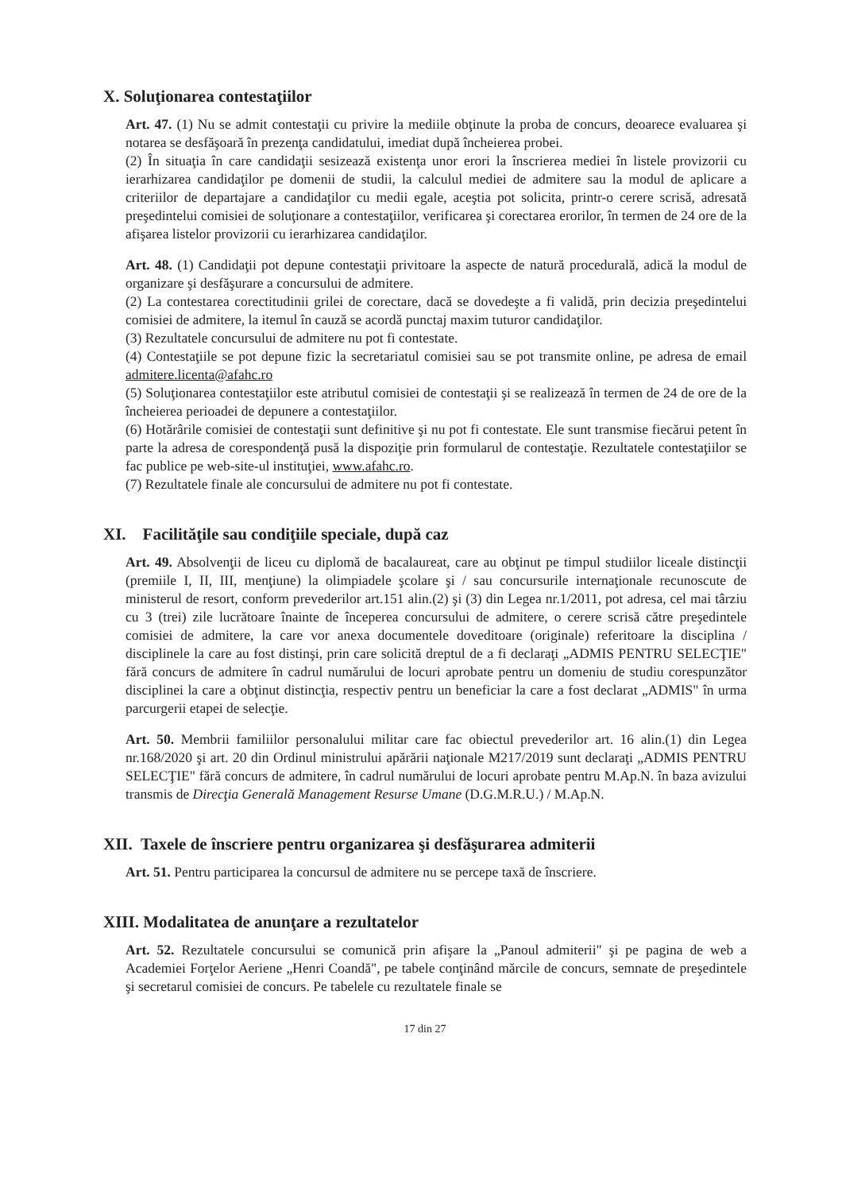X. Soluţionarea contestaţiilor
Art. 47. (1) Nu se admit contestaţii cu privire la mediile obţinute la proba de concurs, deoarece evaluarea şi notarea se desfăşoară în prezenţa candidatului, imediat după încheierea probei.
(2) În situaţia în care candidaţii sesizează existenţa unor erori la înscrierea mediei în listele provizorii cu ierarhizarea candidaţilor pe domenii de studii, la calculul mediei de admitere sau la modul de aplicare a criteriilor de departajare a candidaţilor cu medii egale, aceştia pot solicita, printr-o cerere scrisă, adresată preşedintelui comisiei de soluţionare a contestaţiilor, verificarea şi corectarea erorilor, în termen de 24 ore de la afişarea listelor provizorii cu ierarhizarea candidaţilor.
Art. 48. (1) Candidaţii pot depune contestaţii privitoare la aspecte de natură procedurală, adică la modul de organizare şi desfăşurare a concursului de admitere.
(2) La contestarea corectitudinii grilei de corectare, dacă se dovedeşte a fi validă, prin decizia preşedintelui comisiei de admitere, la itemul în cauză se acordă punctaj maxim tuturor candidaţilor.
(3) Rezultatele concursului de admitere nu pot fi contestate.
(4) Contestaţiile se pot depune fizic la secretariatul comisiei sau se pot transmite online, pe adresa de email admitere.licenta@afahc.ro
(5) Soluţionarea contestaţiilor este atributul comisiei de contestaţii şi se realizează în termen de 24 de ore de la încheierea perioadei de depunere a contestaţiilor.
(6) Hotărârile comisiei de contestaţii sunt definitive şi nu pot fi contestate. Ele sunt transmise fiecărui petent în parte la adresa de corespondenţă pusă la dispoziţie prin formularul de contestaţie. Rezultatele contestaţiilor se fac publice pe web-site-ul instituţiei, www.afahc.ro.
(7) Rezultatele finale ale concursului de admitere nu pot fi contestate.
XI. Facilităţile sau condiţiile speciale, după caz
Art. 49. Absolvenţii de liceu cu diplomă de bacalaureat, care au obţinut pe timpul studiilor liceale distincţii (premiile I, II, III, menţiune) la olimpiadele şcolare şi / sau concursurile internaţionale recunoscute de ministerul de resort, conform prevederilor art.151 alin.(2) şi (3) din Legea nr.1/2011, pot adresa, cel mai târziu cu 3 (trei) zile lucrătoare înainte de începerea concursului de admitere, o cerere scrisă către preşedintele comisiei de admitere, la care vor anexa documentele doveditoare (originale) referitoare la disciplina / disciplinele la care au fost distinşi, prin care solicită dreptul de a fi declaraţi „ADMIS PENTRU SELECŢIE" fără concurs de admitere în cadrul numărului de locuri aprobate pentru un domeniu de studiu corespunzător disciplinei la care a obţinut distincţia, respectiv pentru un beneficiar la care a fost declarat „ADMIS" în urma parcurgerii etapei de selecţie.
Art. 50. Membrii familiilor personalului militar care fac obiectul prevederilor art. 16 alin.(1) din Legea nr.168/2020 şi art. 20 din Ordinul ministrului apărării naţionale M217/2019 sunt declaraţi „ADMIS PENTRU SELECŢIE" fără concurs de admitere, în cadrul numărului de locuri aprobate pentru M.Ap.N. în baza avizului transmis de Direcţia Generală Management Resurse Umane (D.G.M.R.U.) / M.Ap.N.
XII. Taxele de înscriere pentru organizarea şi desfăşurarea admiterii
Art. 51. Pentru participarea la concursul de admitere nu se percepe taxă de înscriere.
XIII. Modalitatea de anunţare a rezultatelor
Art. 52. Rezultatele concursului se comunică prin afişare la „Panoul admiterii" şi pe pagina de web a Academiei Forţelor Aeriene „Henri Coandă", pe tabele conţinând mărcile de concurs, semnate de preşedintele şi secretarul comisiei de concurs. Pe tabelele cu rezultatele finale se
17 din 27